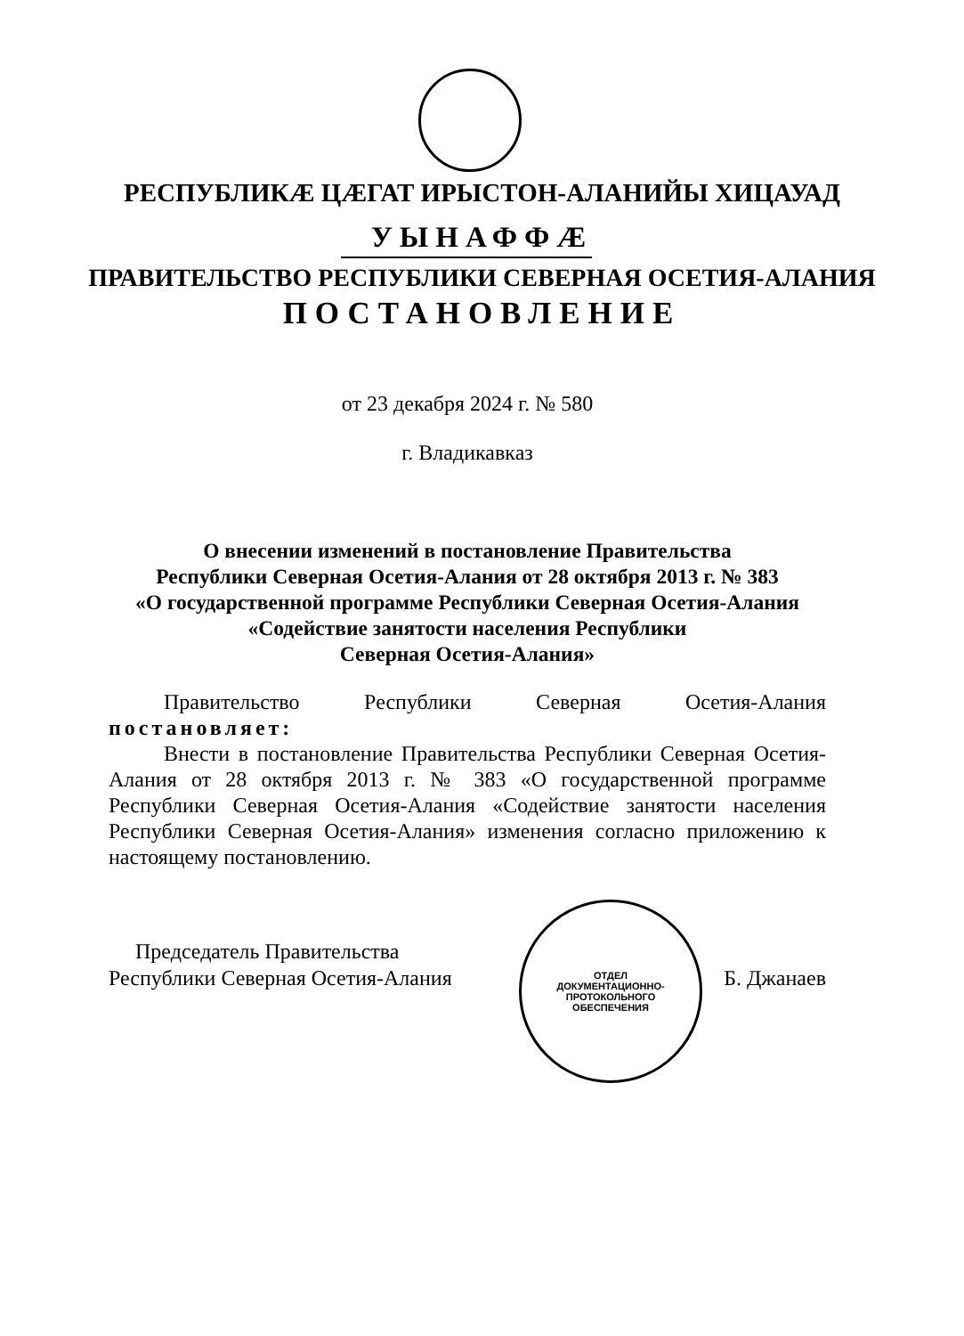РЕСПУБЛИКÆ ЦÆГАТ ИРЫСТОН-АЛАНИЙЫ ХИЦАУАД
УЫНАФФÆ
ПРАВИТЕЛЬСТВО РЕСПУБЛИКИ СЕВЕРНАЯ ОСЕТИЯ-АЛАНИЯ
ПОСТАНОВЛЕНИЕ
от 23 декабря 2024 г. № 580
г. Владикавказ
О внесении изменений в постановление Правительства
Республики Северная Осетия-Алания от 28 октября 2013 г. № 383
«О государственной программе Республики Северная Осетия-Алания
«Содействие занятости населения Республики
Северная Осетия-Алания»
Правительство Республики Северная Осетия-Алания постановляет:
Внести в постановление Правительства Республики Северная Осетия-Алания от 28 октября 2013 г. № 383 «О государственной программе Республики Северная Осетия-Алания «Содействие занятости населения Республики Северная Осетия-Алания» изменения согласно приложению к настоящему постановлению.
ОТДЕЛ
ДОКУМЕНТАЦИОННО-
ПРОТОКОЛЬНОГО
ОБЕСПЕЧЕНИЯ
Председатель Правительства
Республики Северная Осетия-Алания
Б. Джанаев